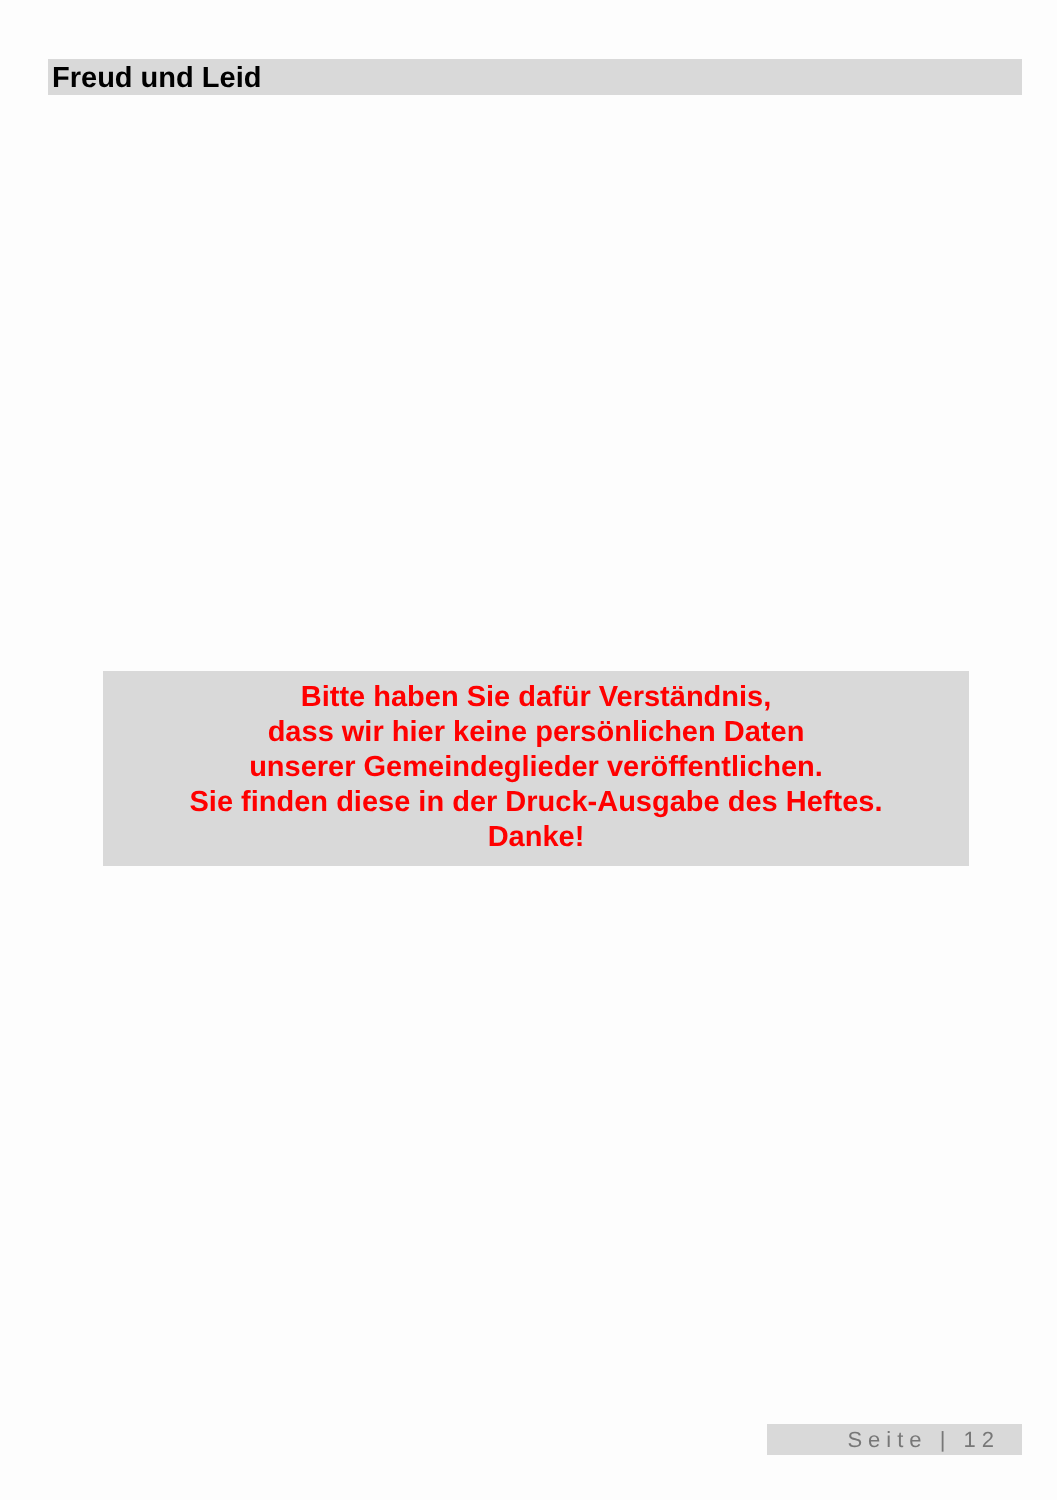Freud und Leid
Bitte haben Sie dafür Verständnis,
dass wir hier keine persönlichen Daten
unserer Gemeindeglieder veröffentlichen.
Sie finden diese in der Druck-Ausgabe des Heftes.
Danke!
Seite | 12